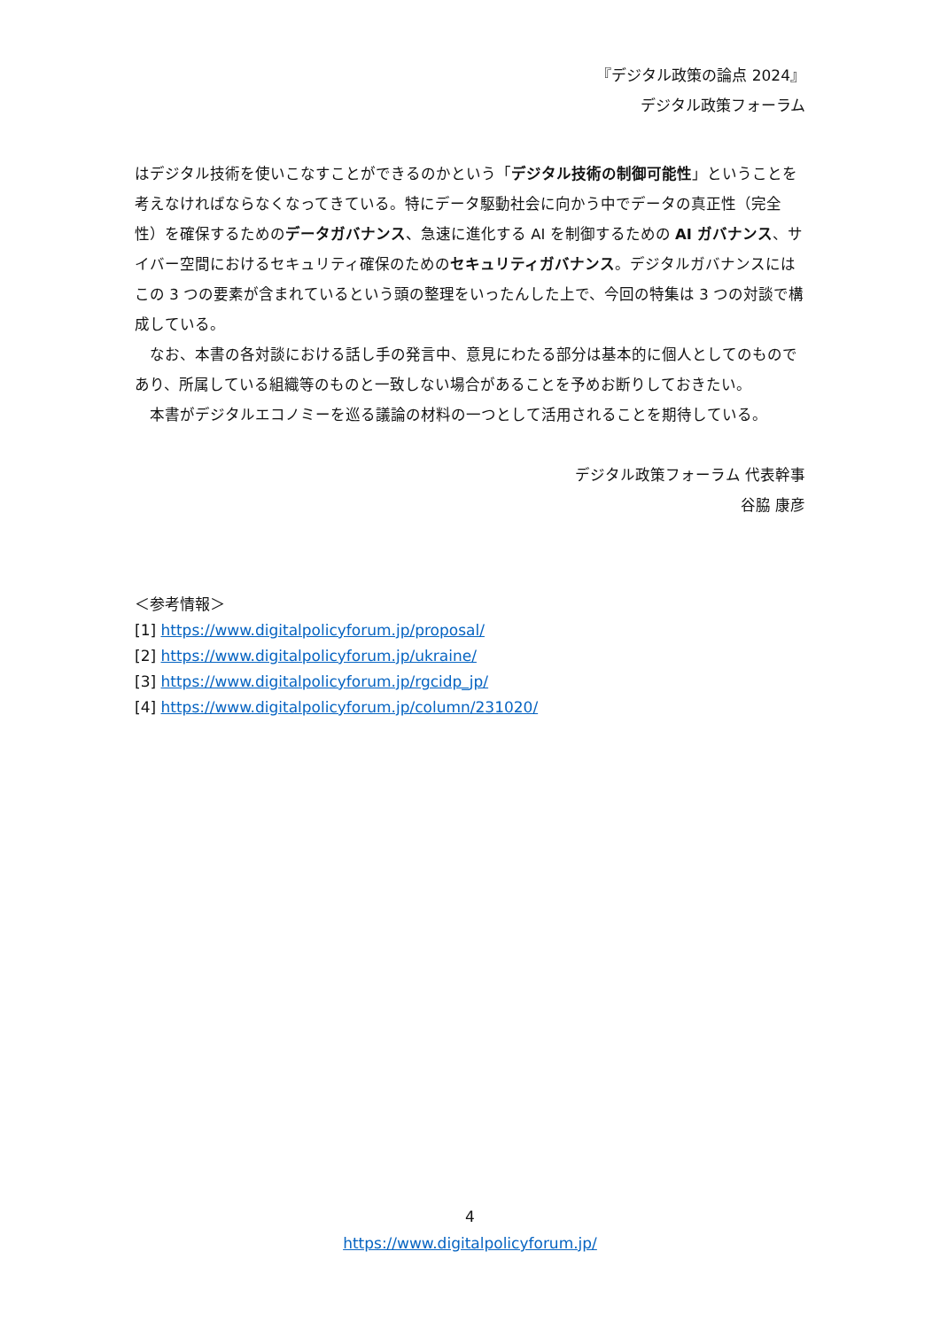『デジタル政策の論点 2024』
デジタル政策フォーラム
はデジタル技術を使いこなすことができるのかという「デジタル技術の制御可能性」ということを考えなければならなくなってきている。特にデータ駆動社会に向かう中でデータの真正性（完全性）を確保するためのデータガバナンス、急速に進化する AI を制御するための AI ガバナンス、サイバー空間におけるセキュリティ確保のためのセキュリティガバナンス。デジタルガバナンスにはこの 3 つの要素が含まれているという頭の整理をいったんした上で、今回の特集は 3 つの対談で構成している。
なお、本書の各対談における話し手の発言中、意見にわたる部分は基本的に個人としてのものであり、所属している組織等のものと一致しない場合があることを予めお断りしておきたい。
本書がデジタルエコノミーを巡る議論の材料の一つとして活用されることを期待している。
デジタル政策フォーラム 代表幹事
谷脇 康彦
＜参考情報＞
[1] https://www.digitalpolicyforum.jp/proposal/
[2] https://www.digitalpolicyforum.jp/ukraine/
[3] https://www.digitalpolicyforum.jp/rgcidp_jp/
[4] https://www.digitalpolicyforum.jp/column/231020/
4
https://www.digitalpolicyforum.jp/